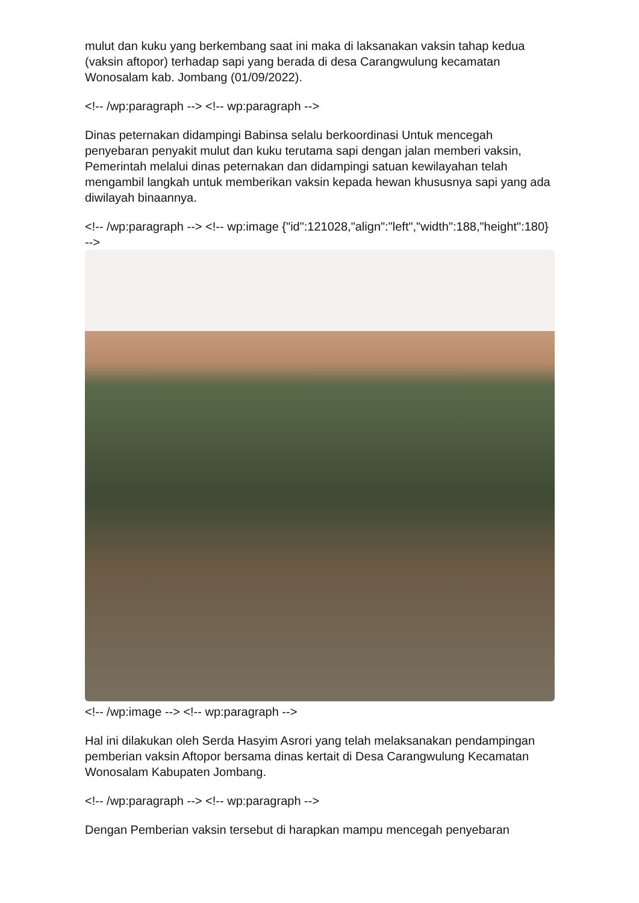mulut dan kuku yang berkembang saat ini maka di laksanakan vaksin tahap kedua (vaksin aftopor) terhadap sapi yang berada di desa Carangwulung kecamatan Wonosalam kab. Jombang (01/09/2022).
<!-- /wp:paragraph --> <!-- wp:paragraph -->
Dinas peternakan didampingi Babinsa selalu berkoordinasi Untuk mencegah penyebaran penyakit mulut dan kuku terutama sapi dengan jalan memberi vaksin, Pemerintah melalui dinas peternakan dan didampingi satuan kewilayahan telah mengambil langkah untuk memberikan vaksin kepada hewan khususnya sapi yang ada diwilayah binaannya.
<!-- /wp:paragraph --> <!-- wp:image {"id":121028,"align":"left","width":188,"height":180} -->
<!-- /wp:image --> <!-- wp:paragraph -->
Hal ini dilakukan oleh Serda Hasyim Asrori yang telah melaksanakan pendampingan pemberian vaksin Aftopor bersama dinas kertait di Desa Carangwulung Kecamatan Wonosalam Kabupaten Jombang.
<!-- /wp:paragraph --> <!-- wp:paragraph -->
Dengan Pemberian vaksin tersebut di harapkan mampu mencegah penyebaran